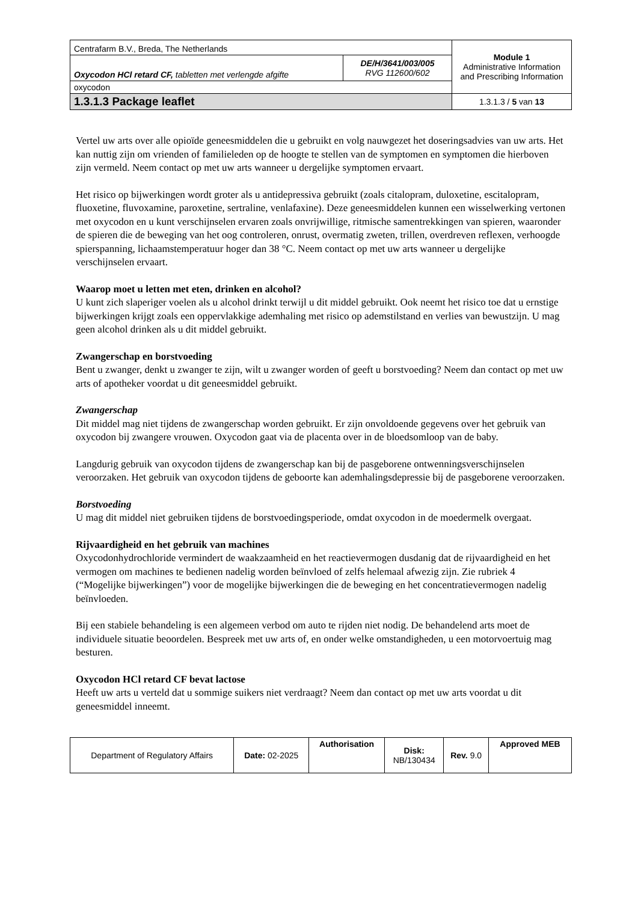| Centrafarm B.V., Breda, The Netherlands | | Module 1 Administrative Information and Prescribing Information |
| Oxycodon HCl retard CF, tabletten met verlengde afgifte | DE/H/3641/003/005 RVG 112600/602 | |
| oxycodon | | |
| 1.3.1.3 Package leaflet | | 1.3.1.3 / 5 van 13 |
Vertel uw arts over alle opioïde geneesmiddelen die u gebruikt en volg nauwgezet het doseringsadvies van uw arts. Het kan nuttig zijn om vrienden of familieleden op de hoogte te stellen van de symptomen en symptomen die hierboven zijn vermeld. Neem contact op met uw arts wanneer u dergelijke symptomen ervaart.
Het risico op bijwerkingen wordt groter als u antidepressiva gebruikt (zoals citalopram, duloxetine, escitalopram, fluoxetine, fluvoxamine, paroxetine, sertraline, venlafaxine). Deze geneesmiddelen kunnen een wisselwerking vertonen met oxycodon en u kunt verschijnselen ervaren zoals onvrijwillige, ritmische samentrekkingen van spieren, waaronder de spieren die de beweging van het oog controleren, onrust, overmatig zweten, trillen, overdreven reflexen, verhoogde spierspanning, lichaamstemperatuur hoger dan 38 °C. Neem contact op met uw arts wanneer u dergelijke verschijnselen ervaart.
Waarop moet u letten met eten, drinken en alcohol?
U kunt zich slaperiger voelen als u alcohol drinkt terwijl u dit middel gebruikt. Ook neemt het risico toe dat u ernstige bijwerkingen krijgt zoals een oppervlakkige ademhaling met risico op ademstilstand en verlies van bewustzijn. U mag geen alcohol drinken als u dit middel gebruikt.
Zwangerschap en borstvoeding
Bent u zwanger, denkt u zwanger te zijn, wilt u zwanger worden of geeft u borstvoeding? Neem dan contact op met uw arts of apotheker voordat u dit geneesmiddel gebruikt.
Zwangerschap
Dit middel mag niet tijdens de zwangerschap worden gebruikt. Er zijn onvoldoende gegevens over het gebruik van oxycodon bij zwangere vrouwen. Oxycodon gaat via de placenta over in de bloedsomloop van de baby.
Langdurig gebruik van oxycodon tijdens de zwangerschap kan bij de pasgeborene ontwenningsverschijnselen veroorzaken. Het gebruik van oxycodon tijdens de geboorte kan ademhalingsdepressie bij de pasgeborene veroorzaken.
Borstvoeding
U mag dit middel niet gebruiken tijdens de borstvoedingsperiode, omdat oxycodon in de moedermelk overgaat.
Rijvaardigheid en het gebruik van machines
Oxycodonhydrochloride vermindert de waakzaamheid en het reactievermogen dusdanig dat de rijvaardigheid en het vermogen om machines te bedienen nadelig worden beïnvloed of zelfs helemaal afwezig zijn. Zie rubriek 4 (“Mogelijke bijwerkingen”) voor de mogelijke bijwerkingen die de beweging en het concentratievermogen nadelig beïnvloeden.
Bij een stabiele behandeling is een algemeen verbod om auto te rijden niet nodig. De behandelend arts moet de individuele situatie beoordelen. Bespreek met uw arts of, en onder welke omstandigheden, u een motorvoertuig mag besturen.
Oxycodon HCl retard CF bevat lactose
Heeft uw arts u verteld dat u sommige suikers niet verdraagt? Neem dan contact op met uw arts voordat u dit geneesmiddel inneemt.
| Department of Regulatory Affairs | Date: 02-2025 | Authorisation | Disk: NB/130434 | Rev. 9.0 | Approved MEB |